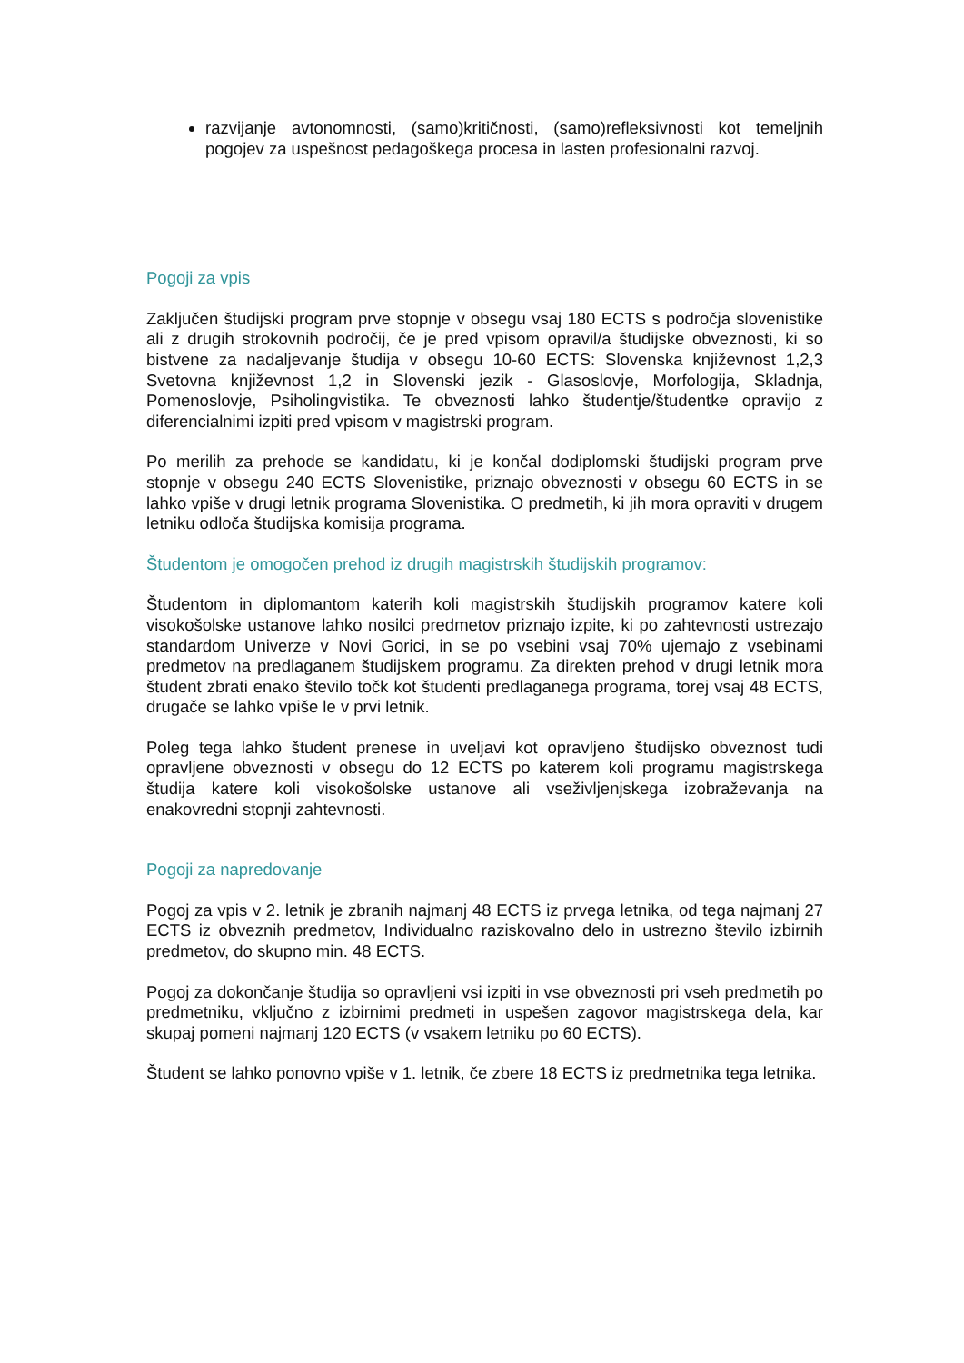razvijanje avtonomnosti, (samo)kritičnosti, (samo)refleksivnosti kot temeljnih pogojev za uspešnost pedagoškega procesa in lasten profesionalni razvoj.
Pogoji za vpis
Zaključen študijski program prve stopnje v obsegu vsaj 180 ECTS s področja slovenistike ali z drugih strokovnih področij, če je pred vpisom opravil/a študijske obveznosti, ki so bistvene za nadaljevanje študija v obsegu 10-60 ECTS: Slovenska književnost 1,2,3 Svetovna književnost 1,2 in Slovenski jezik - Glasoslovje, Morfologija, Skladnja, Pomenoslovje, Psiholingvistika. Te obveznosti lahko študentje/študentke opravijo z diferencialnimi izpiti pred vpisom v magistrski program.
Po merilih za prehode se kandidatu, ki je končal dodiplomski študijski program prve stopnje v obsegu 240 ECTS Slovenistike, priznajo obveznosti v obsegu 60 ECTS in se lahko vpiše v drugi letnik programa Slovenistika. O predmetih, ki jih mora opraviti v drugem letniku odloča študijska komisija programa.
Študentom je omogočen prehod iz drugih magistrskih študijskih programov:
Študentom in diplomantom katerih koli magistrskih študijskih programov katere koli visokošolske ustanove lahko nosilci predmetov priznajo izpite, ki po zahtevnosti ustrezajo standardom Univerze v Novi Gorici, in se po vsebini vsaj 70% ujemajo z vsebinami predmetov na predlaganem študijskem programu. Za direkten prehod v drugi letnik mora študent zbrati enako število točk kot študenti predlaganega programa, torej vsaj 48 ECTS, drugače se lahko vpiše le v prvi letnik.
Poleg tega lahko študent prenese in uveljavi kot opravljeno študijsko obveznost tudi opravljene obveznosti v obsegu do 12 ECTS po katerem koli programu magistrskega študija katere koli visokošolske ustanove ali vseživljenjskega izobraževanja na enakovredni stopnji zahtevnosti.
Pogoji za napredovanje
Pogoj za vpis v 2. letnik je zbranih najmanj 48 ECTS iz prvega letnika, od tega najmanj 27 ECTS iz obveznih predmetov, Individualno raziskovalno delo in ustrezno število izbirnih predmetov, do skupno min. 48 ECTS.
Pogoj za dokončanje študija so opravljeni vsi izpiti in vse obveznosti pri vseh predmetih po predmetniku, vključno z izbirnimi predmeti in uspešen zagovor magistrskega dela, kar skupaj pomeni najmanj 120 ECTS (v vsakem letniku po 60 ECTS).
Študent se lahko ponovno vpiše v 1. letnik, če zbere 18 ECTS iz predmetnika tega letnika.